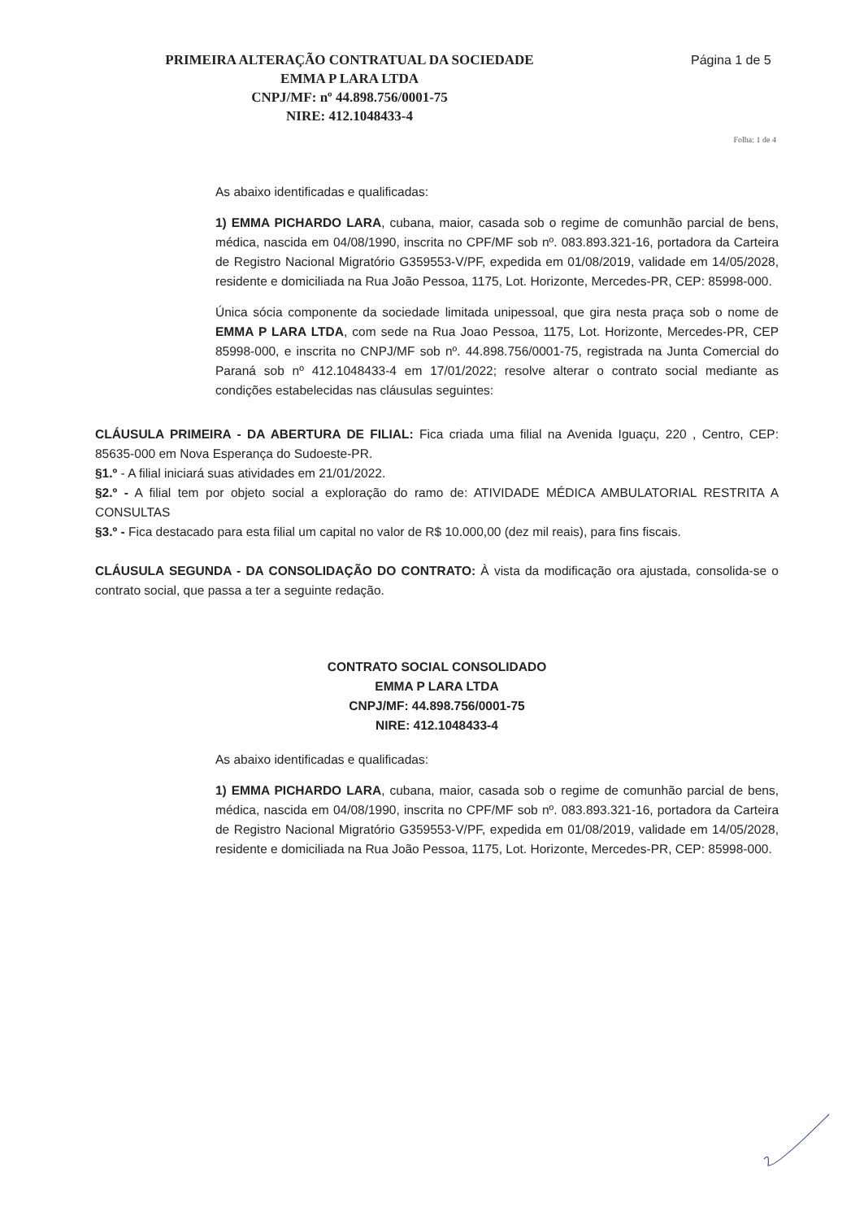PRIMEIRA ALTERAÇÃO CONTRATUAL DA SOCIEDADE
EMMA P LARA LTDA
CNPJ/MF: nº 44.898.756/0001-75
NIRE: 412.1048433-4
Página 1 de 5
Folha: 1 de 4
As abaixo identificadas e qualificadas:
1) EMMA PICHARDO LARA, cubana, maior, casada sob o regime de comunhão parcial de bens, médica, nascida em 04/08/1990, inscrita no CPF/MF sob nº. 083.893.321-16, portadora da Carteira de Registro Nacional Migratório G359553-V/PF, expedida em 01/08/2019, validade em 14/05/2028, residente e domiciliada na Rua João Pessoa, 1175, Lot. Horizonte, Mercedes-PR, CEP: 85998-000.
Única sócia componente da sociedade limitada unipessoal, que gira nesta praça sob o nome de EMMA P LARA LTDA, com sede na Rua Joao Pessoa, 1175, Lot. Horizonte, Mercedes-PR, CEP 85998-000, e inscrita no CNPJ/MF sob nº. 44.898.756/0001-75, registrada na Junta Comercial do Paraná sob nº 412.1048433-4 em 17/01/2022; resolve alterar o contrato social mediante as condições estabelecidas nas cláusulas seguintes:
CLÁUSULA PRIMEIRA - DA ABERTURA DE FILIAL: Fica criada uma filial na Avenida Iguaçu, 220 , Centro, CEP: 85635-000 em Nova Esperança do Sudoeste-PR.
§1.º - A filial iniciará suas atividades em 21/01/2022.
§2.º - A filial tem por objeto social a exploração do ramo de: ATIVIDADE MÉDICA AMBULATORIAL RESTRITA A CONSULTAS
§3.º - Fica destacado para esta filial um capital no valor de R$ 10.000,00 (dez mil reais), para fins fiscais.
CLÁUSULA SEGUNDA - DA CONSOLIDAÇÃO DO CONTRATO: À vista da modificação ora ajustada, consolida-se o contrato social, que passa a ter a seguinte redação.
CONTRATO SOCIAL CONSOLIDADO
EMMA P LARA LTDA
CNPJ/MF: 44.898.756/0001-75
NIRE: 412.1048433-4
As abaixo identificadas e qualificadas:
1) EMMA PICHARDO LARA, cubana, maior, casada sob o regime de comunhão parcial de bens, médica, nascida em 04/08/1990, inscrita no CPF/MF sob nº. 083.893.321-16, portadora da Carteira de Registro Nacional Migratório G359553-V/PF, expedida em 01/08/2019, validade em 14/05/2028, residente e domiciliada na Rua João Pessoa, 1175, Lot. Horizonte, Mercedes-PR, CEP: 85998-000.